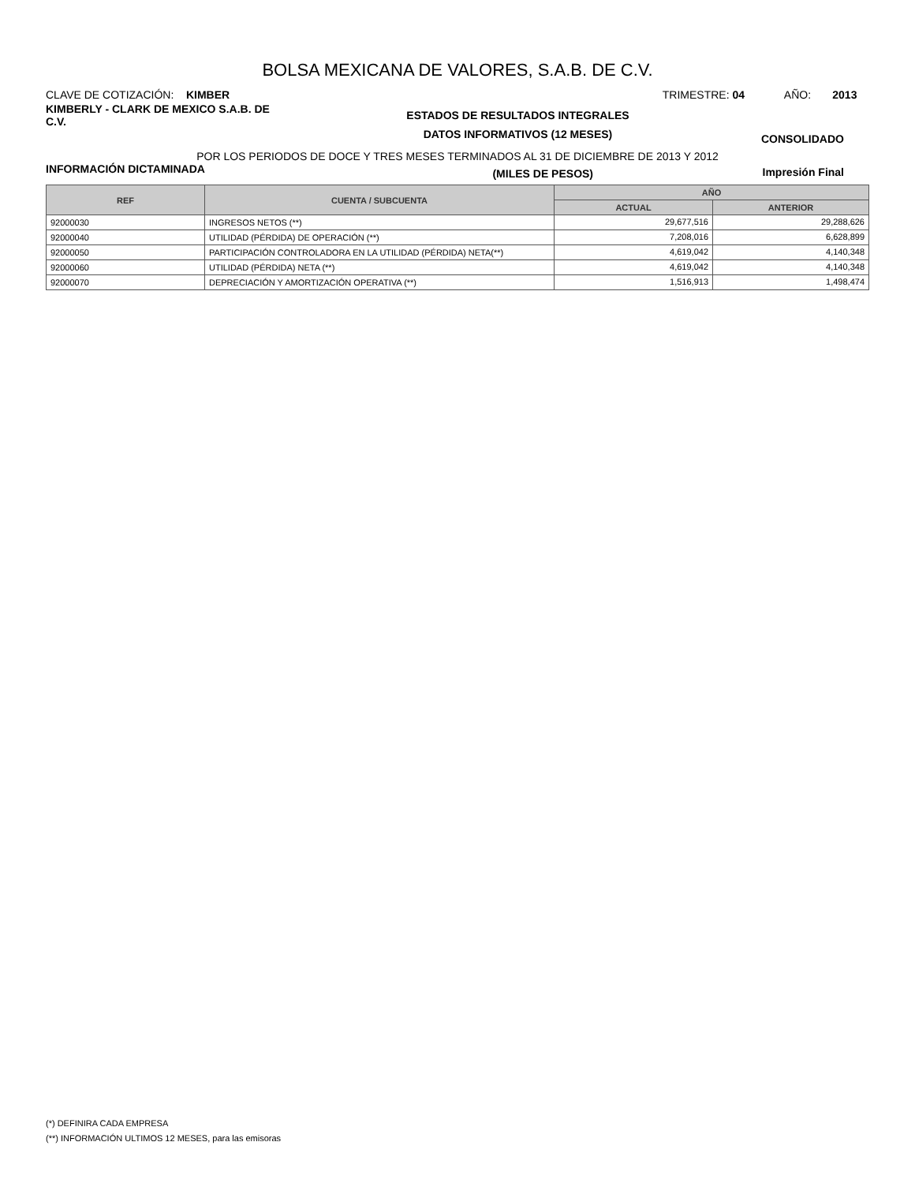BOLSA MEXICANA DE VALORES, S.A.B. DE C.V.
CLAVE DE COTIZACIÓN: KIMBER TRIMESTRE: 04 AÑO: 2013
KIMBERLY - CLARK DE MEXICO S.A.B. DE C.V.
ESTADOS DE RESULTADOS INTEGRALES
DATOS INFORMATIVOS (12 MESES)
CONSOLIDADO
POR LOS PERIODOS DE DOCE Y TRES MESES TERMINADOS AL 31 DE DICIEMBRE DE 2013 Y 2012
INFORMACIÓN DICTAMINADA (MILES DE PESOS) Impresión Final
| REF | CUENTA / SUBCUENTA | AÑO | |
| --- | --- | --- | --- |
| | | ACTUAL | ANTERIOR |
| 92000030 | INGRESOS NETOS (**) | 29,677,516 | 29,288,626 |
| 92000040 | UTILIDAD (PÉRDIDA) DE OPERACIÓN (**) | 7,208,016 | 6,628,899 |
| 92000050 | PARTICIPACIÓN CONTROLADORA EN LA UTILIDAD (PÉRDIDA) NETA(**) | 4,619,042 | 4,140,348 |
| 92000060 | UTILIDAD (PÉRDIDA) NETA (**) | 4,619,042 | 4,140,348 |
| 92000070 | DEPRECIACIÓN Y AMORTIZACIÓN OPERATIVA (**) | 1,516,913 | 1,498,474 |
(*) DEFINIRA CADA EMPRESA
(**) INFORMACIÓN ULTIMOS 12 MESES, para las emisoras